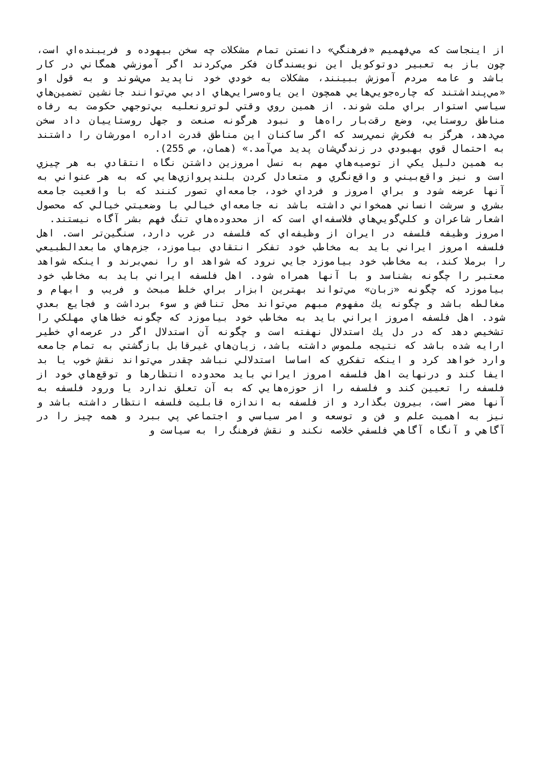از اينجاست که مي‌فهميم «فرهنگي» دانستن تمام مشکلات چه سخن بيهوده و فريبنده‌اي است، چون باز به تعبير دوتوکويل اين نويسندگان فکر مي‌کردند اگر آموزشي همگاني در کار باشد و عامه مردم آموزش ببينند، مشکلات به خودي خود ناپديد مي‌شوند و به قول او «مي‌پنداشتند که چاره‌جويي‌هايي همچون اين ياوه‌سرايي‌هاي ادبي مي‌توانند جانشين تضمين‌هاي سياسي استوار براي ملت شوند. از همين روي وقتي لوترونعليه بي‌توجهي حکومت به رفاه مناطق روستايي، وضع رقت‌بار راه‌ها و نبود هرگونه صنعت و جهل روستاييان داد سخن مي‌دهد، هرگز به فکرش نمي‌رسد که اگر ساکنان اين مناطق قدرت اداره امورشان را داشتند به احتمال قوي بهبودي در زندگي‌شان پديد مي‌آمد.» (همان، ص 255).
به همين دليل يکي از توصيه‌هاي مهم به نسل امروزين داشتن نگاه انتقادي به هر چيزي است و نيز واقع‌بيني و واقع‌نگري و متعادل کردن بلندپروازي‌هايي که به هر عنواني به آنها عرضه شود و براي امروز و فرداي خود، جامعه‌اي تصور کنند که با واقعيت جامعه بشري و سرشت انساني همخواني داشته باشد نه جامعه‌اي خيالي با وضعيتي خيالي که محصول اشعار شاعران و کلي‌گويي‌هاي فلاسفه‌اي است که از محدوده‌هاي تنگ فهم بشر آگاه نيستند.
امروز وظيفه فلسفه در ايران از وظيفه‌اي که فلسفه در غرب دارد، سنگين‌تر است. اهل فلسفه امروز ايراني بايد به مخاطب خود تفکر انتقادي بياموزد، جزم‌هاي مابعدالطبيعي را برملا کند، به مخاطب خود بياموزد جايي نرود که شواهد او را نمي‌برند و اينکه شواهد معتبر را چگونه بشناسد و با آنها همراه شود. اهل فلسفه ايراني بايد به مخاطب خود بياموزد که چگونه «زبان» مي‌تواند بهترين ابزار براي خلط مبحث و فريب و ابهام و مغالطه باشد و چگونه يك مفهوم مبهم مي‌تواند محل تناقض و سوء برداشت و فجايع بعدي شود. اهل فلسفه امروز ايراني بايد به مخاطب خود بياموزد که چگونه خطاهاي مهلکي را تشخيص دهد که در دل يك استدلال نهفته است و چگونه آن استدلال اگر در عرصه‌اي خطير ارايه شده باشد که نتيجه ملموس داشته باشد، زيان‌هاي غيرقابل بازگشتي به تمام جامعه وارد خواهد کرد و اينکه تفکري که اساسا استدلالي نباشد چقدر مي‌تواند نقش خوب يا بد ايفا کند و درنهايت اهل فلسفه امروز ايراني بايد محدوده انتظارها و توقع‌هاي خود از فلسفه را تعيين کند و فلسفه را از حوزه‌هايي که به آن تعلق ندارد يا ورود فلسفه به آنها مضر است، بيرون بگذارد و از فلسفه به اندازه قابليت فلسفه انتظار داشته باشد و نيز به اهميت علم و فن و توسعه و امر سياسي و اجتماعي پي ببرد و همه چيز را در آگاهي و آنگاه آگاهي فلسفي خلاصه نکند و نقش فرهنگ را به سياست و